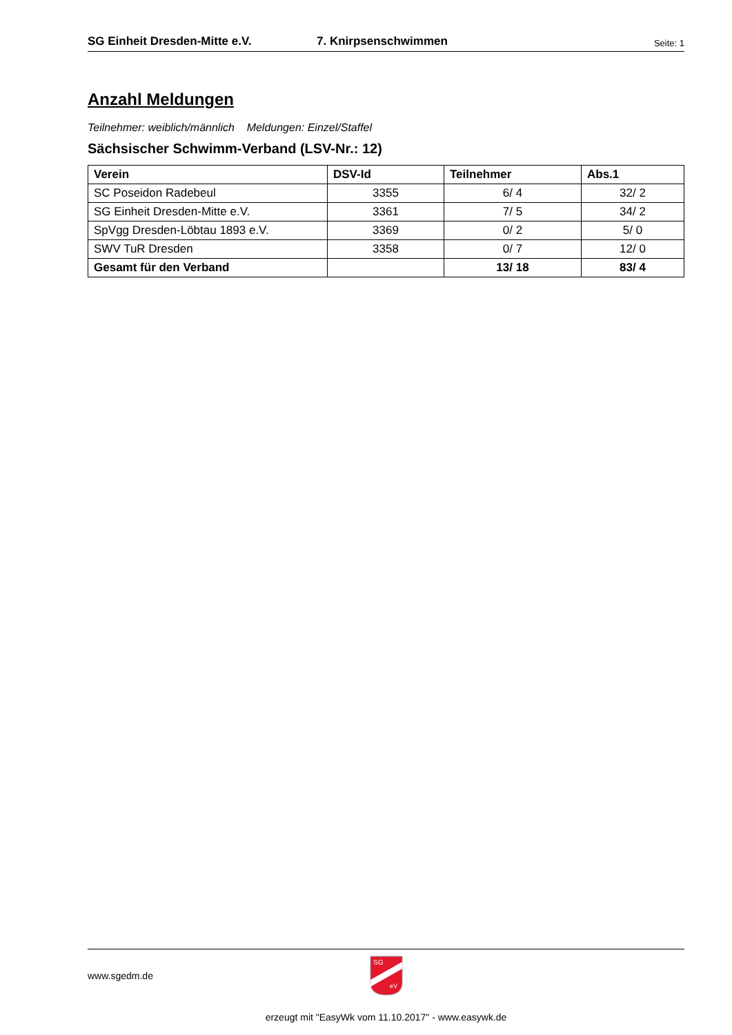SG Einheit Dresden-Mitte e.V. 7. Knirpsenschwimmen Seite: 1
Anzahl Meldungen
Teilnehmer: weiblich/männlich Meldungen: Einzel/Staffel
Sächsischer Schwimm-Verband (LSV-Nr.: 12)
| Verein | DSV-Id | Teilnehmer | Abs.1 |
| --- | --- | --- | --- |
| SC Poseidon Radebeul | 3355 | 6/ 4 | 32/ 2 |
| SG Einheit Dresden-Mitte e.V. | 3361 | 7/ 5 | 34/ 2 |
| SpVgg Dresden-Löbtau 1893 e.V. | 3369 | 0/ 2 | 5/ 0 |
| SWV TuR Dresden | 3358 | 0/ 7 | 12/ 0 |
| Gesamt für den Verband | | 13/ 18 | 83/ 4 |
www.sgedm.de
SG
eV
erzeugt mit "EasyWk vom 11.10.2017" - www.easywk.de